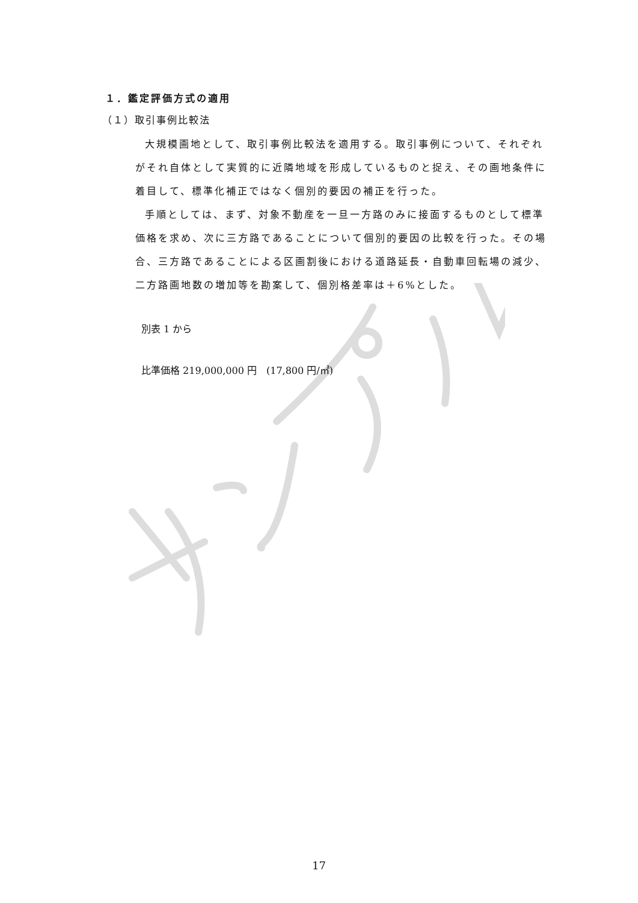１．鑑定評価方式の適用
（１）取引事例比較法
大規模画地として、取引事例比較法を適用する。取引事例について、それぞれがそれ自体として実質的に近隣地域を形成しているものと捉え、その画地条件に着目して、標準化補正ではなく個別的要因の補正を行った。
手順としては、まず、対象不動産を一旦一方路のみに接面するものとして標準価格を求め、次に三方路であることについて個別的要因の比較を行った。その場合、三方路であることによる区画割後における道路延長・自動車回転場の減少、二方路画地数の増加等を勘案して、個別格差率は＋6%とした。
別表 1 から
比準価格 219,000,000 円　(17,800 円/㎡)
17